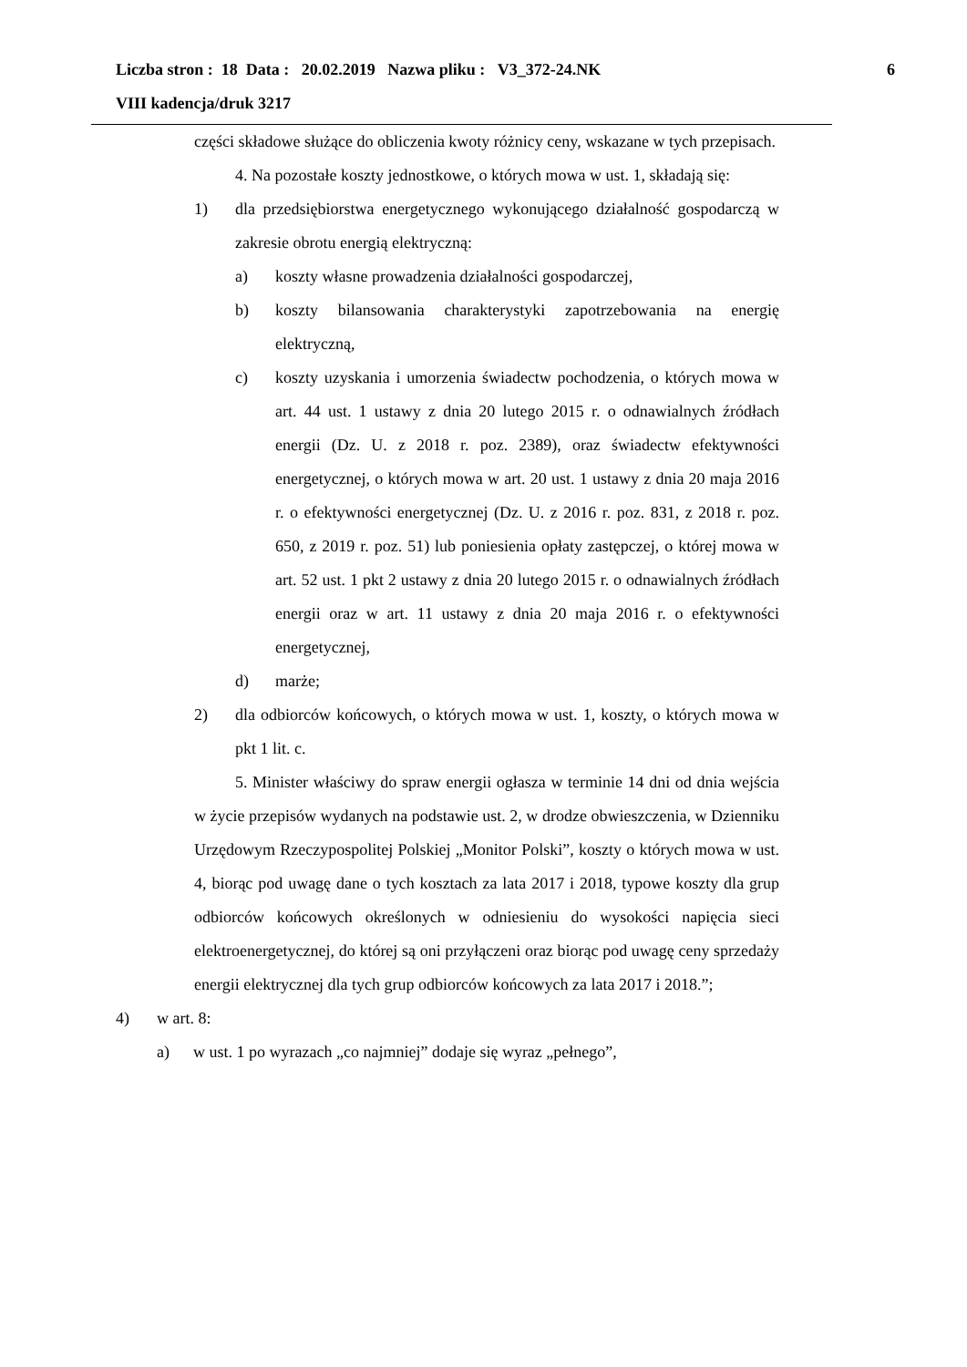Liczba stron : 18 Data : 20.02.2019 Nazwa pliku : V3_372-24.NK 6
VIII kadencja/druk 3217
części składowe służące do obliczenia kwoty różnicy ceny, wskazane w tych przepisach.
4. Na pozostałe koszty jednostkowe, o których mowa w ust. 1, składają się:
1) dla przedsiębiorstwa energetycznego wykonującego działalność gospodarczą w zakresie obrotu energią elektryczną:
a) koszty własne prowadzenia działalności gospodarczej,
b) koszty bilansowania charakterystyki zapotrzebowania na energię elektryczną,
c) koszty uzyskania i umorzenia świadectw pochodzenia, o których mowa w art. 44 ust. 1 ustawy z dnia 20 lutego 2015 r. o odnawialnych źródłach energii (Dz. U. z 2018 r. poz. 2389), oraz świadectw efektywności energetycznej, o których mowa w art. 20 ust. 1 ustawy z dnia 20 maja 2016 r. o efektywności energetycznej (Dz. U. z 2016 r. poz. 831, z 2018 r. poz. 650, z 2019 r. poz. 51) lub poniesienia opłaty zastępczej, o której mowa w art. 52 ust. 1 pkt 2 ustawy z dnia 20 lutego 2015 r. o odnawialnych źródłach energii oraz w art. 11 ustawy z dnia 20 maja 2016 r. o efektywności energetycznej,
d) marże;
2) dla odbiorców końcowych, o których mowa w ust. 1, koszty, o których mowa w pkt 1 lit. c.
5. Minister właściwy do spraw energii ogłasza w terminie 14 dni od dnia wejścia w życie przepisów wydanych na podstawie ust. 2, w drodze obwieszczenia, w Dzienniku Urzędowym Rzeczypospolitej Polskiej „Monitor Polski”, koszty o których mowa w ust. 4, biorąc pod uwagę dane o tych kosztach za lata 2017 i 2018, typowe koszty dla grup odbiorców końcowych określonych w odniesieniu do wysokości napięcia sieci elektroenergetycznej, do której są oni przyłączeni oraz biorąc pod uwagę ceny sprzedaży energii elektrycznej dla tych grup odbiorców końcowych za lata 2017 i 2018.”;
4) w art. 8:
a) w ust. 1 po wyrazach „co najmniej” dodaje się wyraz „pełnego”,